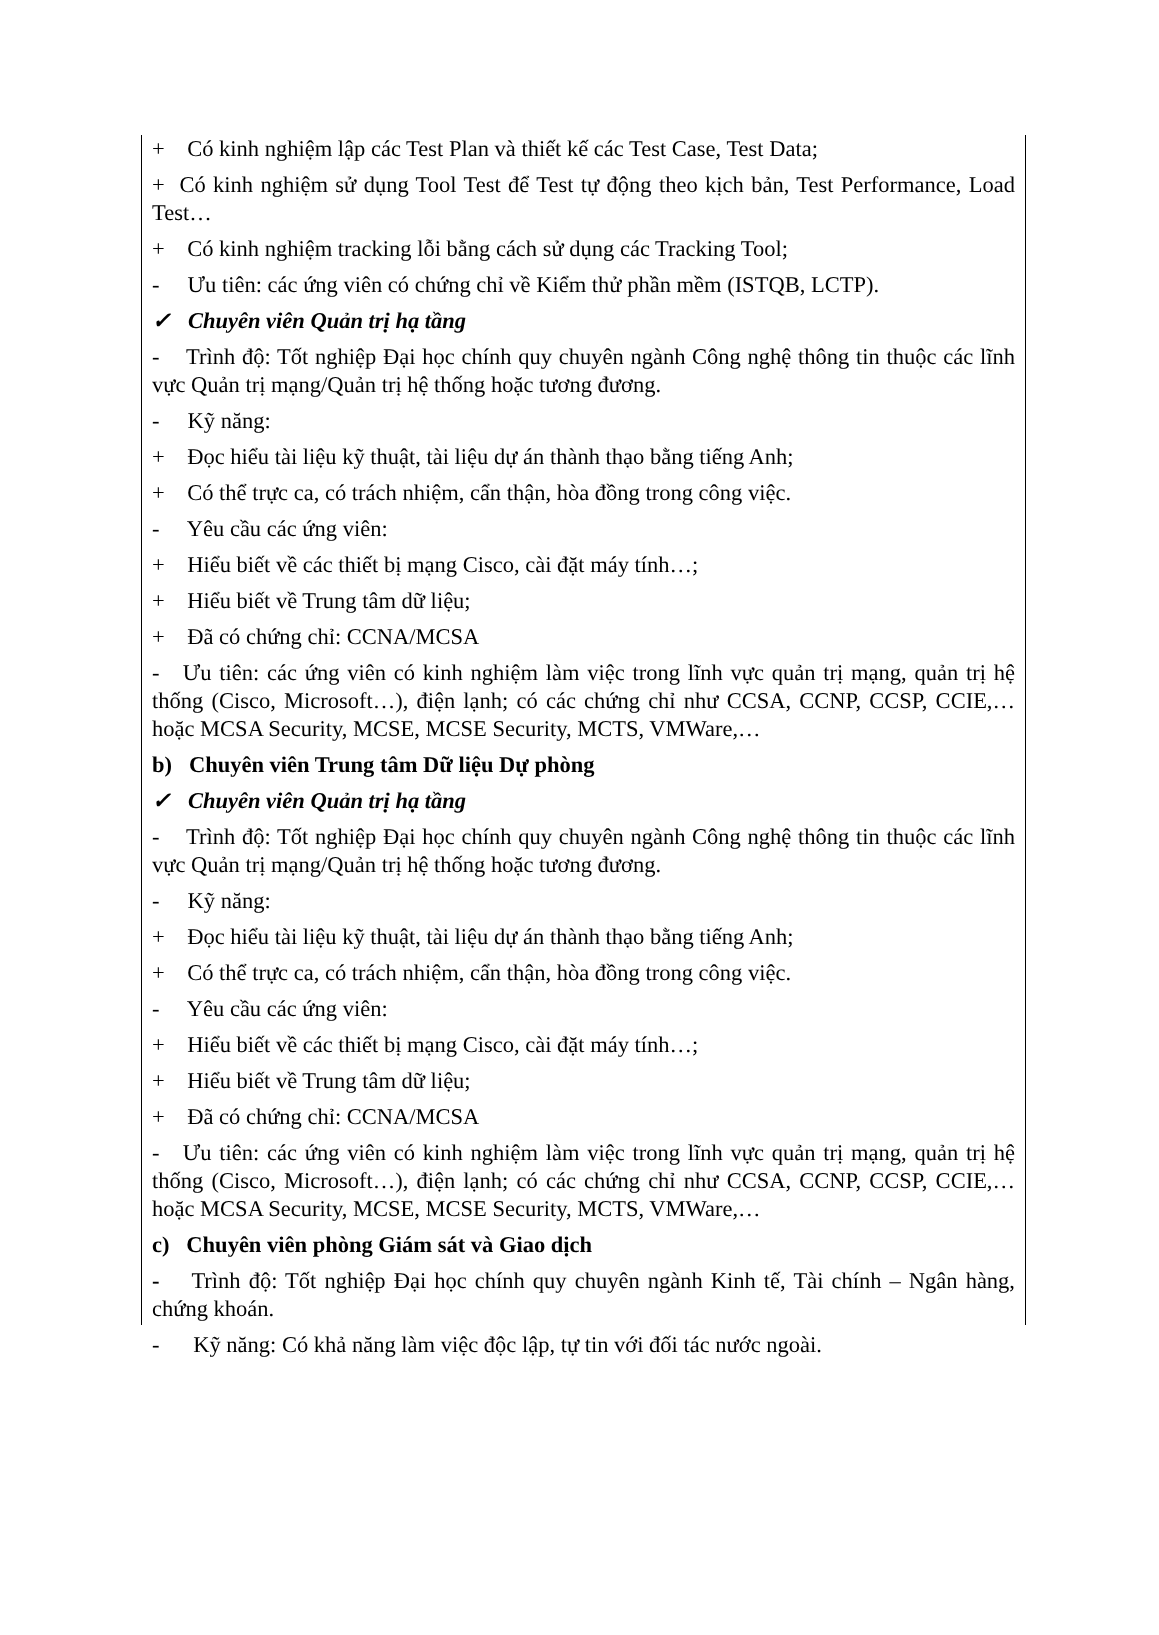+ Có kinh nghiệm lập các Test Plan và thiết kế các Test Case, Test Data;
+ Có kinh nghiệm sử dụng Tool Test để Test tự động theo kịch bản, Test Performance, Load Test…
+ Có kinh nghiệm tracking lỗi bằng cách sử dụng các Tracking Tool;
- Ưu tiên: các ứng viên có chứng chỉ về Kiểm thử phần mềm (ISTQB, LCTP).
✓ Chuyên viên Quản trị hạ tầng
- Trình độ: Tốt nghiệp Đại học chính quy chuyên ngành Công nghệ thông tin thuộc các lĩnh vực Quản trị mạng/Quản trị hệ thống hoặc tương đương.
- Kỹ năng:
+ Đọc hiểu tài liệu kỹ thuật, tài liệu dự án thành thạo bằng tiếng Anh;
+ Có thể trực ca, có trách nhiệm, cẩn thận, hòa đồng trong công việc.
- Yêu cầu các ứng viên:
+ Hiểu biết về các thiết bị mạng Cisco, cài đặt máy tính…;
+ Hiểu biết về Trung tâm dữ liệu;
+ Đã có chứng chỉ: CCNA/MCSA
- Ưu tiên: các ứng viên có kinh nghiệm làm việc trong lĩnh vực quản trị mạng, quản trị hệ thống (Cisco, Microsoft…), điện lạnh; có các chứng chỉ như CCSA, CCNP, CCSP, CCIE,… hoặc MCSA Security, MCSE, MCSE Security, MCTS, VMWare,…
b) Chuyên viên Trung tâm Dữ liệu Dự phòng
✓ Chuyên viên Quản trị hạ tầng
- Trình độ: Tốt nghiệp Đại học chính quy chuyên ngành Công nghệ thông tin thuộc các lĩnh vực Quản trị mạng/Quản trị hệ thống hoặc tương đương.
- Kỹ năng:
+ Đọc hiểu tài liệu kỹ thuật, tài liệu dự án thành thạo bằng tiếng Anh;
+ Có thể trực ca, có trách nhiệm, cẩn thận, hòa đồng trong công việc.
- Yêu cầu các ứng viên:
+ Hiểu biết về các thiết bị mạng Cisco, cài đặt máy tính…;
+ Hiểu biết về Trung tâm dữ liệu;
+ Đã có chứng chỉ: CCNA/MCSA
- Ưu tiên: các ứng viên có kinh nghiệm làm việc trong lĩnh vực quản trị mạng, quản trị hệ thống (Cisco, Microsoft…), điện lạnh; có các chứng chỉ như CCSA, CCNP, CCSP, CCIE,… hoặc MCSA Security, MCSE, MCSE Security, MCTS, VMWare,…
c) Chuyên viên phòng Giám sát và Giao dịch
- Trình độ: Tốt nghiệp Đại học chính quy chuyên ngành Kinh tế, Tài chính – Ngân hàng, chứng khoán.
- Kỹ năng: Có khả năng làm việc độc lập, tự tin với đối tác nước ngoài.